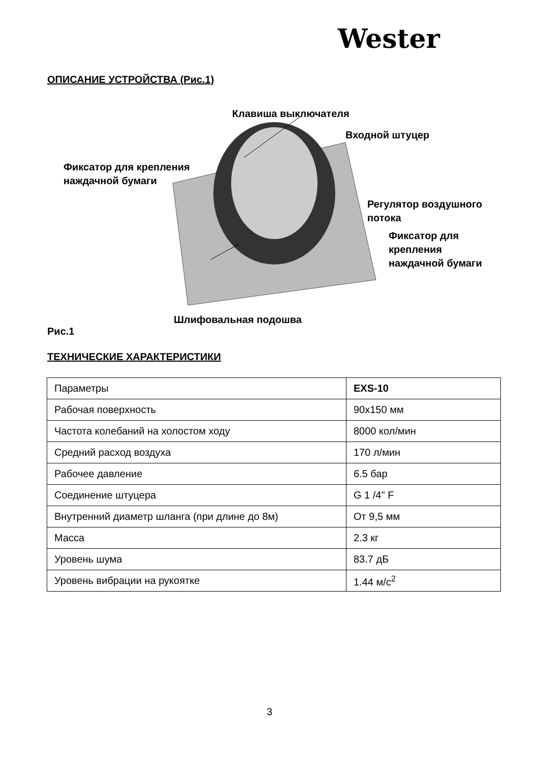Wester
ОПИСАНИЕ УСТРОЙСТВА (Рис.1)
Клавиша выключателя
Входной штуцер
Фиксатор для крепления
наждачной бумаги
Регулятор воздушного
потока
Фиксатор для
крепления
наждачной бумаги
Шлифовальная подошва
Рис.1
ТЕХНИЧЕСКИЕ ХАРАКТЕРИСТИКИ
| Параметры | EXS-10 |
| Рабочая поверхность | 90х150 мм |
| Частота колебаний на холостом ходу | 8000 кол/мин |
| Средний расход воздуха | 170 л/мин |
| Рабочее давление | 6.5 бар |
| Соединение штуцера | G 1 /4" F |
| Внутренний диаметр шланга (при длине до 8м) | От 9,5 мм |
| Масса | 2.3 кг |
| Уровень шума | 83.7 дБ |
| Уровень вибрации на рукоятке | 1.44 м/с<sup>2</sup> |
3